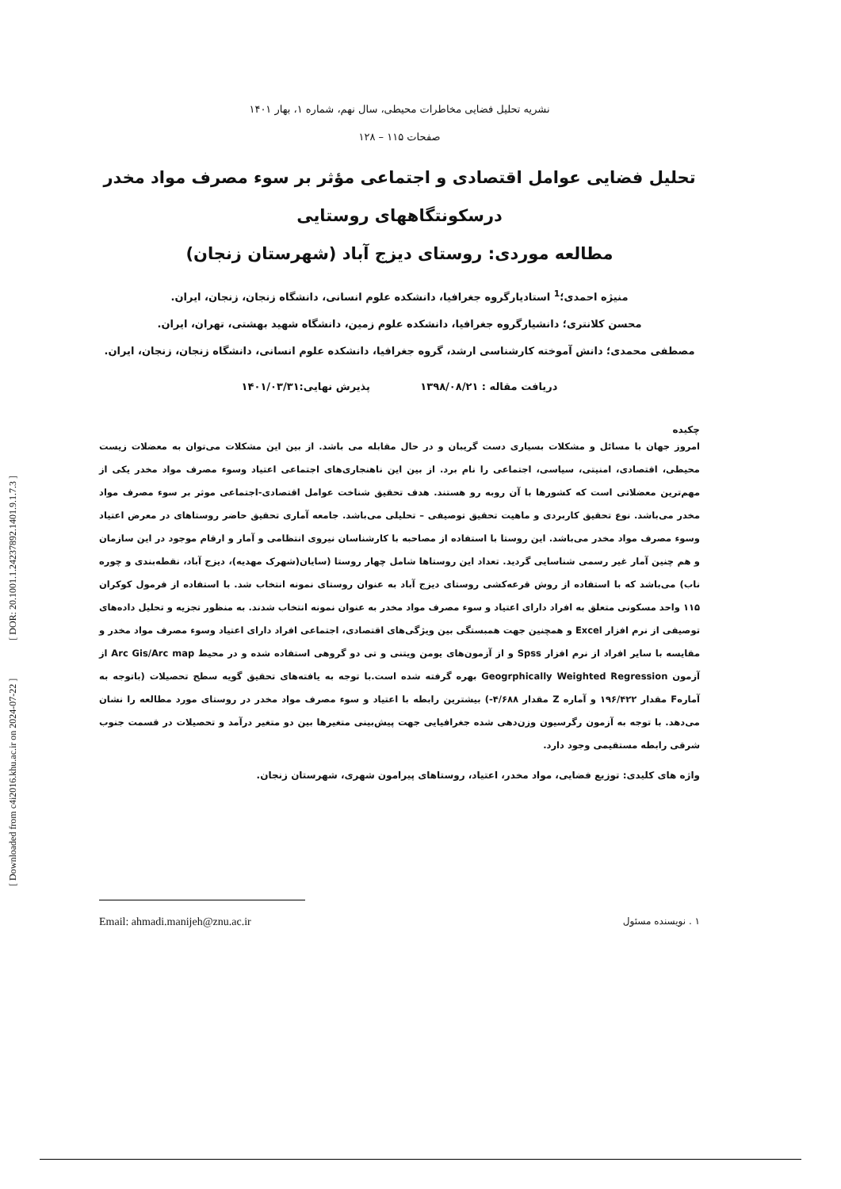[ Downloaded from c4i2016.khu.ac.ir on 2024-07-22 ] [ DOR: 20.1001.1.24237892.1401.9.1.7.3 ]
نشریه تحلیل فضایی مخاطرات محیطی، سال نهم، شماره ۱، بهار ۱۴۰۱
صفحات ۱۱۵ – ۱۲۸
تحلیل فضایی عوامل اقتصادی و اجتماعی مؤثر بر سوء مصرف مواد مخدر
درسکونتگاههای روستایی
مطالعه موردی: روستای دیزج آباد (شهرستان زنجان)
منیژه احمدی؛<sup>1</sup> استادیارگروه جغرافیا، دانشکده علوم انسانی، دانشگاه زنجان، زنجان، ایران.
محسن کلانتری؛ دانشیارگروه جغرافیا، دانشکده علوم زمین، دانشگاه شهید بهشتی، تهران، ایران.
مصطفی محمدی؛ دانش آموخته کارشناسی ارشد، گروه جغرافیا، دانشکده علوم انسانی، دانشگاه زنجان، زنجان، ایران.
دریافت مقاله : ۱۳۹۸/۰۸/۲۱ پذیرش نهایی:۱۴۰۱/۰۳/۳۱
چکیده
امروز جهان با مسائل و مشکلات بسیاری دست گریبان و در حال مقابله می باشد. از بین این مشکلات می‌توان به معضلات زیست محیطی، اقتصادی، امنیتی، سیاسی، اجتماعی را نام برد. از بین این ناهنجاری‌های اجتماعی اعتیاد وسوء مصرف مواد مخدر یکی از مهم‌ترین معضلاتی است که کشورها با آن روبه رو هستند. هدف تحقیق شناخت عوامل اقتصادی-اجتماعی موثر بر سوء مصرف مواد مخدر می‌باشد. نوع تحقیق کاربردی و ماهیت تحقیق توصیفی – تحلیلی می‌باشد. جامعه آماری تحقیق حاضر روستاهای در معرض اعتیاد وسوء مصرف مواد مخدر می‌باشد. این روستا با استفاده از مصاحبه با کارشناسان نیروی انتظامی و آمار و ارقام موجود در این سازمان و هم چنین آمار غیر رسمی شناسایی گردید. تعداد این روستاها شامل چهار روستا (سایان(شهرک مهدیه)، دیزج آباد، نقطه‌بندی و چوره ناب) می‌باشد که با استفاده از روش قرعه‌کشی روستای دیزج آباد به عنوان روستای نمونه انتخاب شد. با استفاده از فرمول کوکران ۱۱۵ واحد مسکونی متعلق به افراد دارای اعتیاد و سوء مصرف مواد مخدر به عنوان نمونه انتخاب شدند. به منظور تجزیه و تحلیل داده‌های توصیفی از نرم افزار Excel و همچنین جهت همبستگی بین ویژگی‌های اقتصادی، اجتماعی افراد دارای اعتیاد وسوء مصرف مواد مخدر و مقایسه با سایر افراد از نرم افزار Spss و از آزمون‌های یومن ویتنی و تی دو گروهی استفاده شده و در محیط Arc Gis/Arc map از آزمون Geogrphically Weighted Regression بهره گرفته شده است.با توجه به یافته‌های تحقیق گویه سطح تحصیلات (باتوجه به آمارهF مقدار ۱۹۶/۴۲۲ و آماره Z مقدار ۴/۶۸۸-) بیشترین رابطه با اعتیاد و سوء مصرف مواد مخدر در روستای مورد مطالعه را نشان می‌دهد. با توجه به آزمون رگرسیون وزن‌دهی شده جغرافیایی جهت پیش‌بینی متغیرها بین دو متغیر درآمد و تحصیلات در قسمت جنوب شرقی رابطه مستقیمی وجود دارد.
واژه های کلیدی: توزیع فضایی، مواد مخدر، اعتیاد، روستاهای پیرامون شهری، شهرستان زنجان.
۱ . نویسنده مسئول Email: ahmadi.manijeh@znu.ac.ir